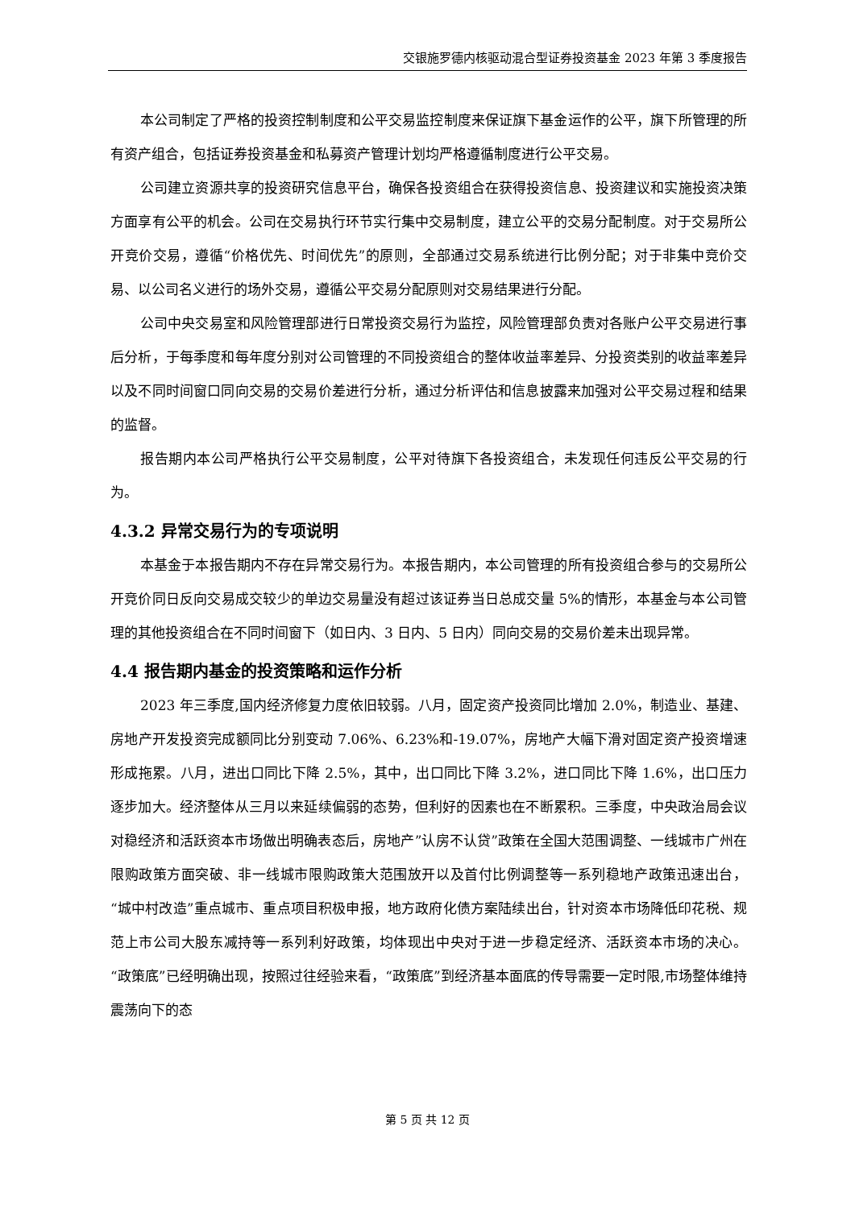交银施罗德内核驱动混合型证券投资基金 2023 年第 3 季度报告
本公司制定了严格的投资控制制度和公平交易监控制度来保证旗下基金运作的公平，旗下所管理的所有资产组合，包括证券投资基金和私募资产管理计划均严格遵循制度进行公平交易。
公司建立资源共享的投资研究信息平台，确保各投资组合在获得投资信息、投资建议和实施投资决策方面享有公平的机会。公司在交易执行环节实行集中交易制度，建立公平的交易分配制度。对于交易所公开竞价交易，遵循“价格优先、时间优先”的原则，全部通过交易系统进行比例分配；对于非集中竞价交易、以公司名义进行的场外交易，遵循公平交易分配原则对交易结果进行分配。
公司中央交易室和风险管理部进行日常投资交易行为监控，风险管理部负责对各账户公平交易进行事后分析，于每季度和每年度分别对公司管理的不同投资组合的整体收益率差异、分投资类别的收益率差异以及不同时间窗口同向交易的交易价差进行分析，通过分析评估和信息披露来加强对公平交易过程和结果的监督。
报告期内本公司严格执行公平交易制度，公平对待旗下各投资组合，未发现任何违反公平交易的行为。
4.3.2 异常交易行为的专项说明
本基金于本报告期内不存在异常交易行为。本报告期内，本公司管理的所有投资组合参与的交易所公开竞价同日反向交易成交较少的单边交易量没有超过该证券当日总成交量 5%的情形，本基金与本公司管理的其他投资组合在不同时间窗下（如日内、3 日内、5 日内）同向交易的交易价差未出现异常。
4.4 报告期内基金的投资策略和运作分析
2023 年三季度,国内经济修复力度依旧较弱。八月，固定资产投资同比增加 2.0%，制造业、基建、房地产开发投资完成额同比分别变动 7.06%、6.23%和-19.07%，房地产大幅下滑对固定资产投资增速形成拖累。八月，进出口同比下降 2.5%，其中，出口同比下降 3.2%，进口同比下降 1.6%，出口压力逐步加大。经济整体从三月以来延续偏弱的态势，但利好的因素也在不断累积。三季度，中央政治局会议对稳经济和活跃资本市场做出明确表态后，房地产”认房不认贷”政策在全国大范围调整、一线城市广州在限购政策方面突破、非一线城市限购政策大范围放开以及首付比例调整等一系列稳地产政策迅速出台，“城中村改造”重点城市、重点项目积极申报，地方政府化债方案陆续出台，针对资本市场降低印花税、规范上市公司大股东减持等一系列利好政策，均体现出中央对于进一步稳定经济、活跃资本市场的决心。“政策底”已经明确出现，按照过往经验来看，“政策底”到经济基本面底的传导需要一定时限,市场整体维持震荡向下的态
第 5 页 共 12 页